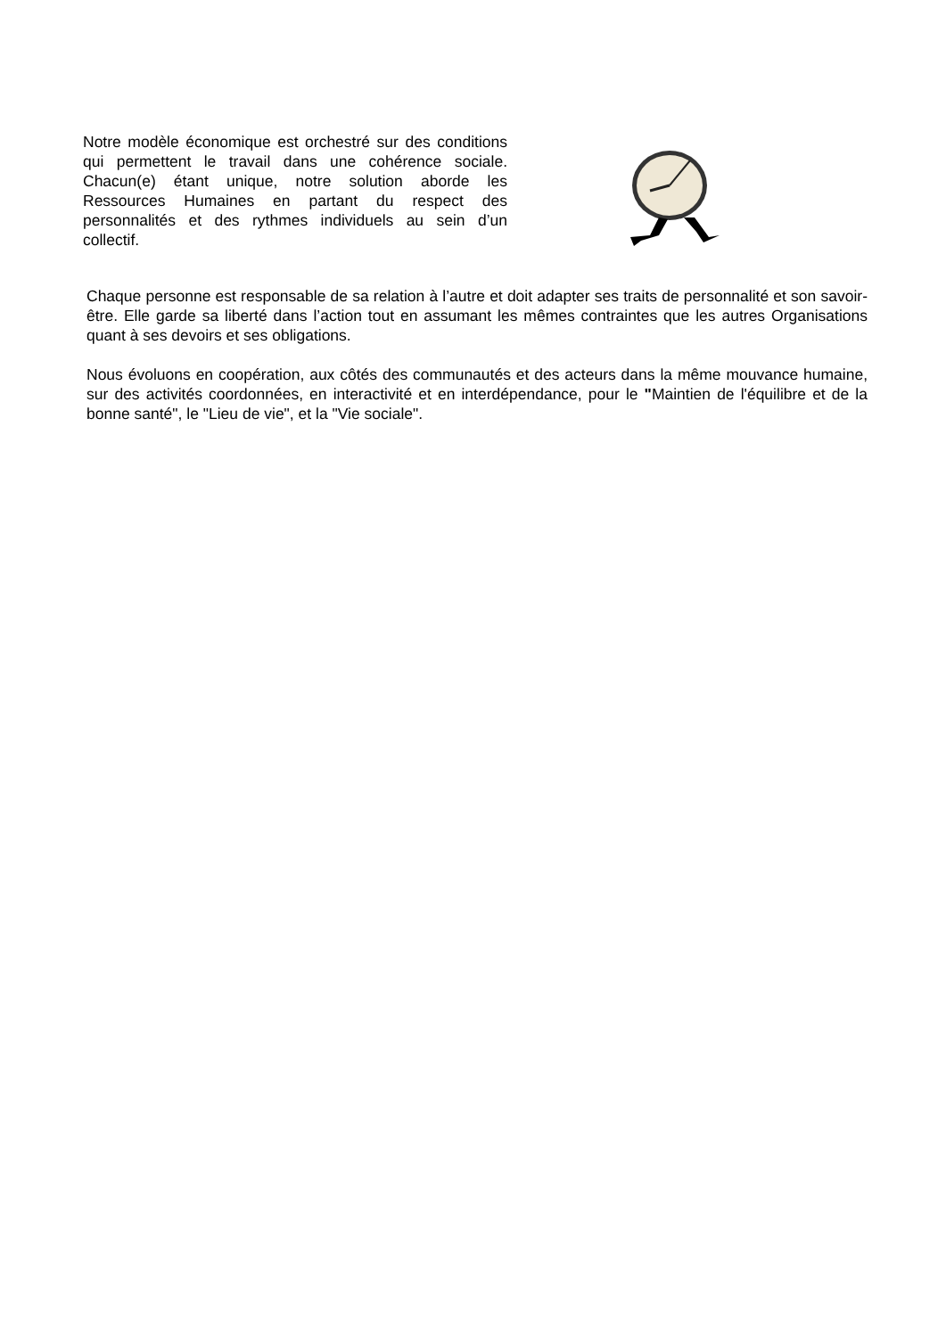Notre modèle économique est orchestré sur des conditions qui permettent le travail dans une cohérence sociale. Chacun(e) étant unique, notre solution aborde les Ressources Humaines en partant du respect des personnalités et des rythmes individuels au sein d’un collectif.
Chaque personne est responsable de sa relation à l’autre et doit adapter ses traits de personnalité et son savoir-être. Elle garde sa liberté dans l’action tout en assumant les mêmes contraintes que les autres Organisations quant à ses devoirs et ses obligations.
Nous évoluons en coopération, aux côtés des communautés et des acteurs dans la même mouvance humaine, sur des activités coordonnées, en interactivité et en interdépendance, pour le "Maintien de l'équilibre et de la bonne santé", le "Lieu de vie", et la "Vie sociale".